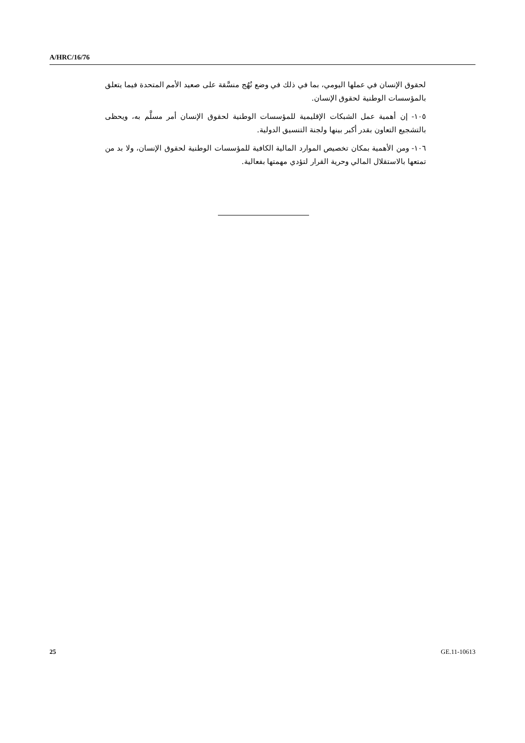A/HRC/16/76
لحقوق الإنسان في عملها اليومي، بما في ذلك في وضع نُهُج منسَّقة على صعيد الأمم المتحدة فيما يتعلق بالمؤسسات الوطنية لحقوق الإنسان.
١٠٥- إن أهمية عمل الشبكات الإقليمية للمؤسسات الوطنية لحقوق الإنسان أمر مسلَّم به، ويحظى بالتشجيع التعاون بقدر أكبر بينها ولجنة التنسيق الدولية.
١٠٦- ومن الأهمية بمكان تخصيص الموارد المالية الكافية للمؤسسات الوطنية لحقوق الإنسان، ولا بد من تمتعها بالاستقلال المالي وحرية القرار لتؤدي مهمتها بفعالية.
25 GE.11-10613